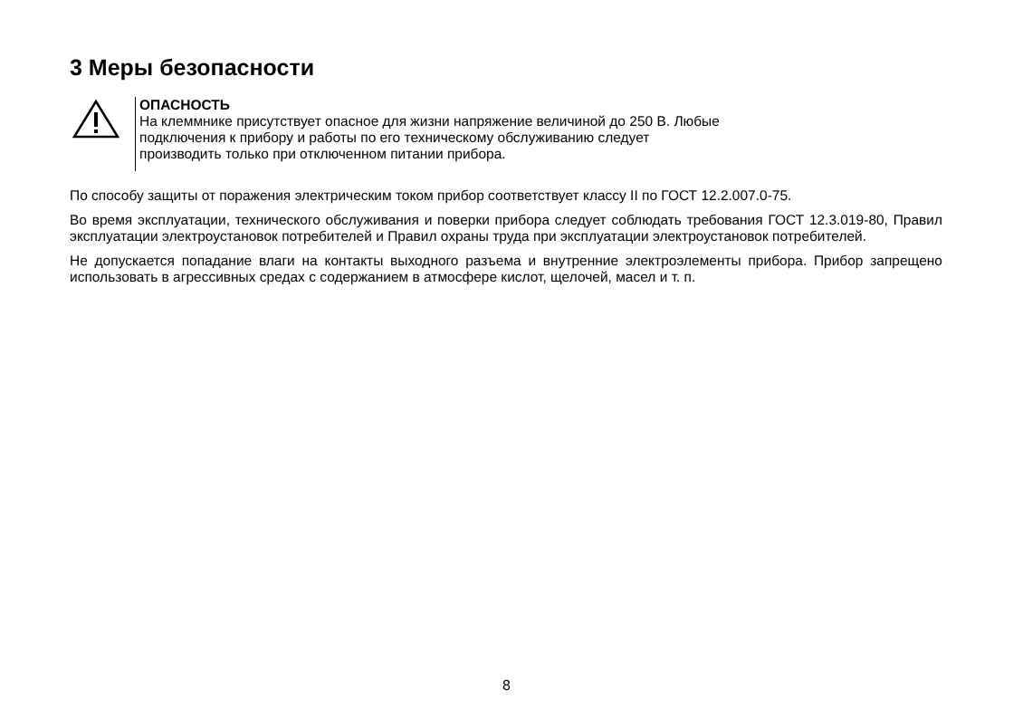3 Меры безопасности
ОПАСНОСТЬ
На клеммнике присутствует опасное для жизни напряжение величиной до 250 В. Любые
подключения к прибору и работы по его техническому обслуживанию следует
производить только при отключенном питании прибора.
По способу защиты от поражения электрическим током прибор соответствует классу II по ГОСТ 12.2.007.0-75.
Во время эксплуатации, технического обслуживания и поверки прибора следует соблюдать требования ГОСТ 12.3.019-80, Правил эксплуатации электроустановок потребителей и Правил охраны труда при эксплуатации электроустановок потребителей.
Не допускается попадание влаги на контакты выходного разъема и внутренние электроэлементы прибора. Прибор запрещено использовать в агрессивных средах с содержанием в атмосфере кислот, щелочей, масел и т. п.
8